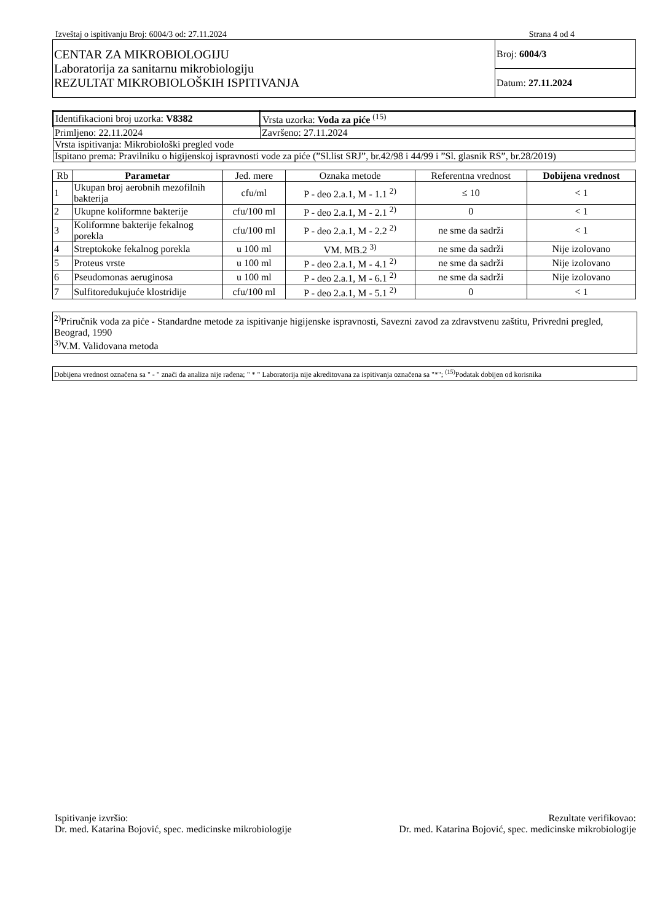Izveštaj o ispitivanju Broj: 6004/3 od: 27.11.2024 Strana 4 od 4
| CENTAR ZA MIKROBIOLOGIJU Laboratorija za sanitarnu mikrobiologiju REZULTAT MIKROBIOLOŠKIH ISPITIVANJA | Broj: 6004/3 |
| | Datum: 27.11.2024 |
| Identifikacioni broj uzorka: V8382 | Vrsta uzorka: Voda za piće <sup>(15)</sup> |
| Primljeno: 22.11.2024 | Završeno: 27.11.2024 |
| Vrsta ispitivanja: Mikrobiološki pregled vode | |
| Ispitano prema: Pravilniku o higijenskoj ispravnosti vode za piće (”Sl.list SRJ”, br.42/98 i 44/99 i ”Sl. glasnik RS”, br.28/2019) | |
| Rb | Parametar | Jed. mere | Oznaka metode | Referentna vrednost | Dobijena vrednost |
| --- | --- | --- | --- | --- | --- |
| 1 | Ukupan broj aerobnih mezofilnih bakterija | cfu/ml | P - deo 2.a.1, M - 1.1 <sup>2)</sup> | ≤ 10 | < 1 |
| 2 | Ukupne koliformne bakterije | cfu/100 ml | P - deo 2.a.1, M - 2.1 <sup>2)</sup> | 0 | < 1 |
| 3 | Koliformne bakterije fekalnog porekla | cfu/100 ml | P - deo 2.a.1, M - 2.2 <sup>2)</sup> | ne sme da sadrži | < 1 |
| 4 | Streptokoke fekalnog porekla | u 100 ml | VM. MB.2 <sup>3)</sup> | ne sme da sadrži | Nije izolovano |
| 5 | Proteus vrste | u 100 ml | P - deo 2.a.1, M - 4.1 <sup>2)</sup> | ne sme da sadrži | Nije izolovano |
| 6 | Pseudomonas aeruginosa | u 100 ml | P - deo 2.a.1, M - 6.1 <sup>2)</sup> | ne sme da sadrži | Nije izolovano |
| 7 | Sulfitoredukujuće klostridije | cfu/100 ml | P - deo 2.a.1, M - 5.1 <sup>2)</sup> | 0 | < 1 |
<sup>2)</sup> Priručnik voda za piće - Standardne metode za ispitivanje higijenske ispravnosti, Savezni zavod za zdravstvenu zaštitu, Privredni pregled, Beograd, 1990
<sup>3)</sup> V.M. Validovana metoda
Dobijena vrednost označena sa " - " znači da analiza nije rađena; " * " Laboratorija nije akreditovana za ispitivanja označena sa "*"; <sup>(15)</sup>Podatak dobijen od korisnika
Ispitivanje izvršio:
Dr. med. Katarina Bojović, spec. medicinske mikrobiologije
Rezultate verifikovao:
Dr. med. Katarina Bojović, spec. medicinske mikrobiologije